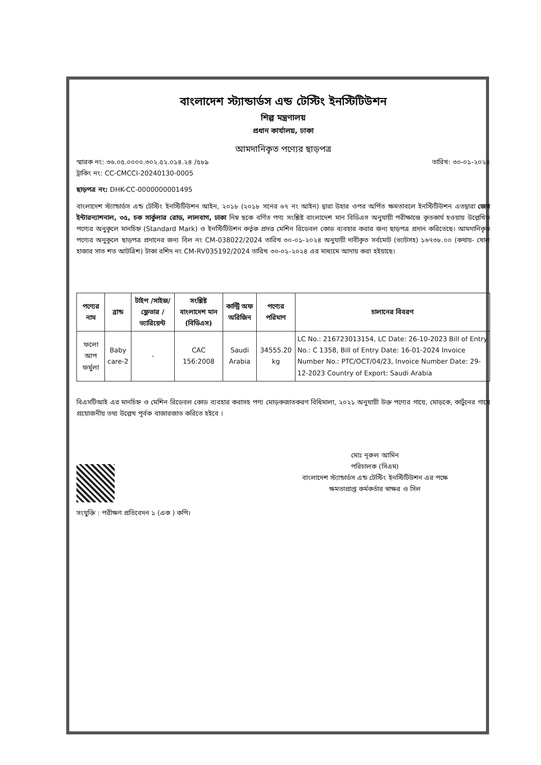বাংলাদেশ স্ট্যান্ডার্ডস এন্ড টেস্টিং ইনস্টিটিউশন
শিল্প মন্ত্রণালয়
প্রধান কার্যালয়, ঢাকা
আমদানিকৃত পণ্যের ছাড়পত্র
স্মারক নং: ৩৬.০৫.০০০০.৩০২.৫২.০১৪.২৪ /৫৮৯
ট্রাকিং নং: CC-CMCCI-20240130-0005
তারিখ: ৩০-০১-২০২৪
ছাড়পত্র নং: DHK-CC-0000000001495
বাংলাদেশ স্ট্যান্ডার্ডস এন্ড টেস্টিং ইনস্টিটিউশন আইন, ২০১৮ (২০১৮ সনের ৬৭ নং আইন) দ্বারা উহার ওপর অর্পিত ক্ষমতাবলে ইনস্টিটিউশন এতদ্বারা জেস ইন্টারন্যাশনাল, ৩৫, চক সার্কুলার রোড, লালবাগ, ঢাকা নিম্ন ছকে বর্ণিত পণ্য সংশ্লিষ্ট বাংলাদেশ মান বিডিএস অনুযায়ী পরীক্ষান্তে কৃতকার্য হওয়ায় উল্লেখিত পণ্যের অনুকূলে মানচিহ্ন (Standard Mark) ও ইনস্টিটিউশন কর্তৃক প্রদত্ত মেশিন রিডেবল কোড ব্যবহার করার জন্য ছাড়পত্র প্রদান করিতেছে। আমদানিকৃত পণ্যের অনুকূলে ছাড়পত্র প্রদানের জন্য বিল নং CM-038022/2024 তারিখ ৩০-০১-২০২৪ অনুযায়ী দাবীকৃত সর্বমোট (ভ্যাটসহ) ১৬৭৩৮.০০ (কথায়- ষোল হাজার সাত শত আটত্রিশ) টাকা রশিদ নং CM-RV035192/2024 তারিখ ৩০-০১-২০২৪ এর মাধ্যমে আদায় করা হইয়াছে।
| পণ্যের নাম | ব্রান্ড | টাইপ /সাইজ/ফ্লেভার /ভ্যারিয়েন্ট | সংশ্লিষ্ট বাংলাদেশ মান (বিডিএস) | কান্ট্রি অফ অরিজিন | পণ্যের পরিমাণ | চালানের বিবরণ |
| --- | --- | --- | --- | --- | --- | --- |
| ফলো আপ ফর্মুলা | Baby care-2 | - | CAC 156:2008 | Saudi Arabia | 34555.20 kg | LC No.: 216723013154, LC Date: 26-10-2023 Bill of Entry No.: C 1358, Bill of Entry Date: 16-01-2024 Invoice Number No.: PTC/OCT/04/23, Invoice Number Date: 29-12-2023 Country of Export: Saudi Arabia |
বিএসটিআই এর মানচিহ্ন ও মেশিন রিডেবল কোড ব্যবহার করাসহ পণ্য মোড়কজাতকরণ বিধিমালা, ২০২১ অনুযায়ী উক্ত পণ্যের গায়ে, মোড়কে, কার্টুনের গায়ে প্রয়োজনীয় তথ্য উল্লেখ পূর্বক বাজারজাত করিতে হইবে ।
মোঃ নূরুল আমিন
পরিচালক (সিএম)
বাংলাদেশ স্ট্যান্ডার্ডস এন্ড টেস্টিং ইনস্টিটিউশন এর পক্ষে
ক্ষমতাপ্রাপ্ত কর্মকর্তার স্বাক্ষর ও সিল
সংযুক্তি : পরীক্ষণ প্রতিবেদন ১ (এক ) কপি।